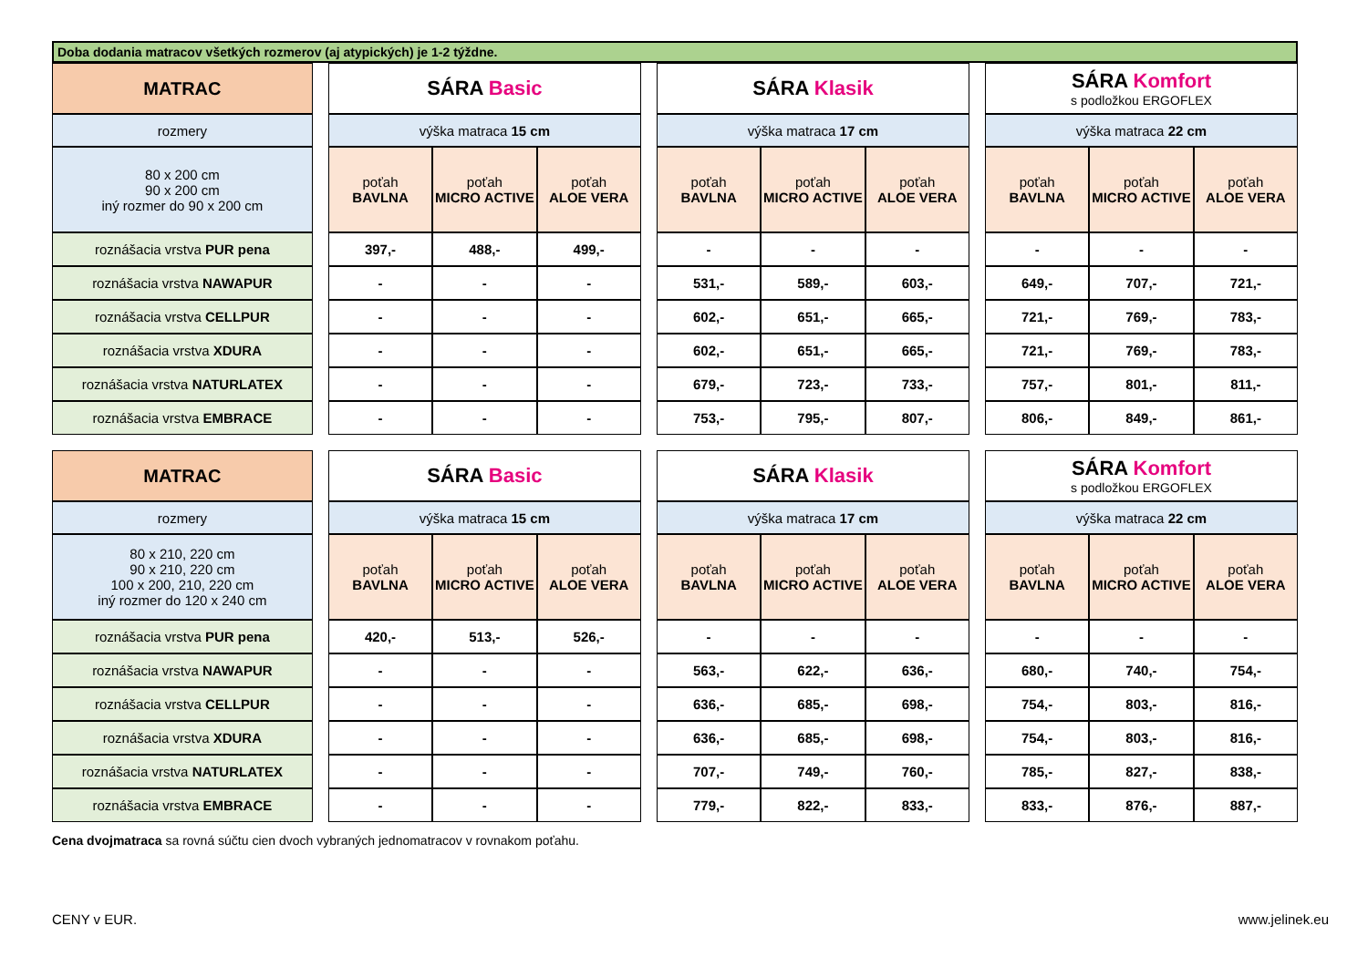Doba dodania matracov všetkých rozmerov (aj atypických) je 1-2 týždne.
| MATRAC | | SÁRA Basic | | | | SÁRA Klasik | | | | SÁRA Komfort s podložkou ERGOFLEX | | |
| rozmery | | výška matraca 15 cm | | | | výška matraca 17 cm | | | | výška matraca 22 cm | | |
| 80 x 200 cm 90 x 200 cm iný rozmer do 90 x 200 cm | | poťah BAVLNA | poťah MICRO ACTIVE | poťah ALOE VERA | | poťah BAVLNA | poťah MICRO ACTIVE | poťah ALOE VERA | | poťah BAVLNA | poťah MICRO ACTIVE | poťah ALOE VERA |
| roznášacia vrstva PUR pena | | 397,- | 488,- | 499,- | | - | - | - | | - | - | - |
| roznášacia vrstva NAWAPUR | | - | - | - | | 531,- | 589,- | 603,- | | 649,- | 707,- | 721,- |
| roznášacia vrstva CELLPUR | | - | - | - | | 602,- | 651,- | 665,- | | 721,- | 769,- | 783,- |
| roznášacia vrstva XDURA | | - | - | - | | 602,- | 651,- | 665,- | | 721,- | 769,- | 783,- |
| roznášacia vrstva NATURLATEX | | - | - | - | | 679,- | 723,- | 733,- | | 757,- | 801,- | 811,- |
| roznášacia vrstva EMBRACE | | - | - | - | | 753,- | 795,- | 807,- | | 806,- | 849,- | 861,- |
| MATRAC | | SÁRA Basic | | | | SÁRA Klasik | | | | SÁRA Komfort s podložkou ERGOFLEX | | |
| rozmery | | výška matraca 15 cm | | | | výška matraca 17 cm | | | | výška matraca 22 cm | | |
| 80 x 210, 220 cm 90 x 210, 220 cm 100 x 200, 210, 220 cm iný rozmer do 120 x 240 cm | | poťah BAVLNA | poťah MICRO ACTIVE | poťah ALOE VERA | | poťah BAVLNA | poťah MICRO ACTIVE | poťah ALOE VERA | | poťah BAVLNA | poťah MICRO ACTIVE | poťah ALOE VERA |
| roznášacia vrstva PUR pena | | 420,- | 513,- | 526,- | | - | - | - | | - | - | - |
| roznášacia vrstva NAWAPUR | | - | - | - | | 563,- | 622,- | 636,- | | 680,- | 740,- | 754,- |
| roznášacia vrstva CELLPUR | | - | - | - | | 636,- | 685,- | 698,- | | 754,- | 803,- | 816,- |
| roznášacia vrstva XDURA | | - | - | - | | 636,- | 685,- | 698,- | | 754,- | 803,- | 816,- |
| roznášacia vrstva NATURLATEX | | - | - | - | | 707,- | 749,- | 760,- | | 785,- | 827,- | 838,- |
| roznášacia vrstva EMBRACE | | - | - | - | | 779,- | 822,- | 833,- | | 833,- | 876,- | 887,- |
Cena dvojmatraca sa rovná súčtu cien dvoch vybraných jednomatracov v rovnakom poťahu.
CENY v EUR. www.jelinek.eu